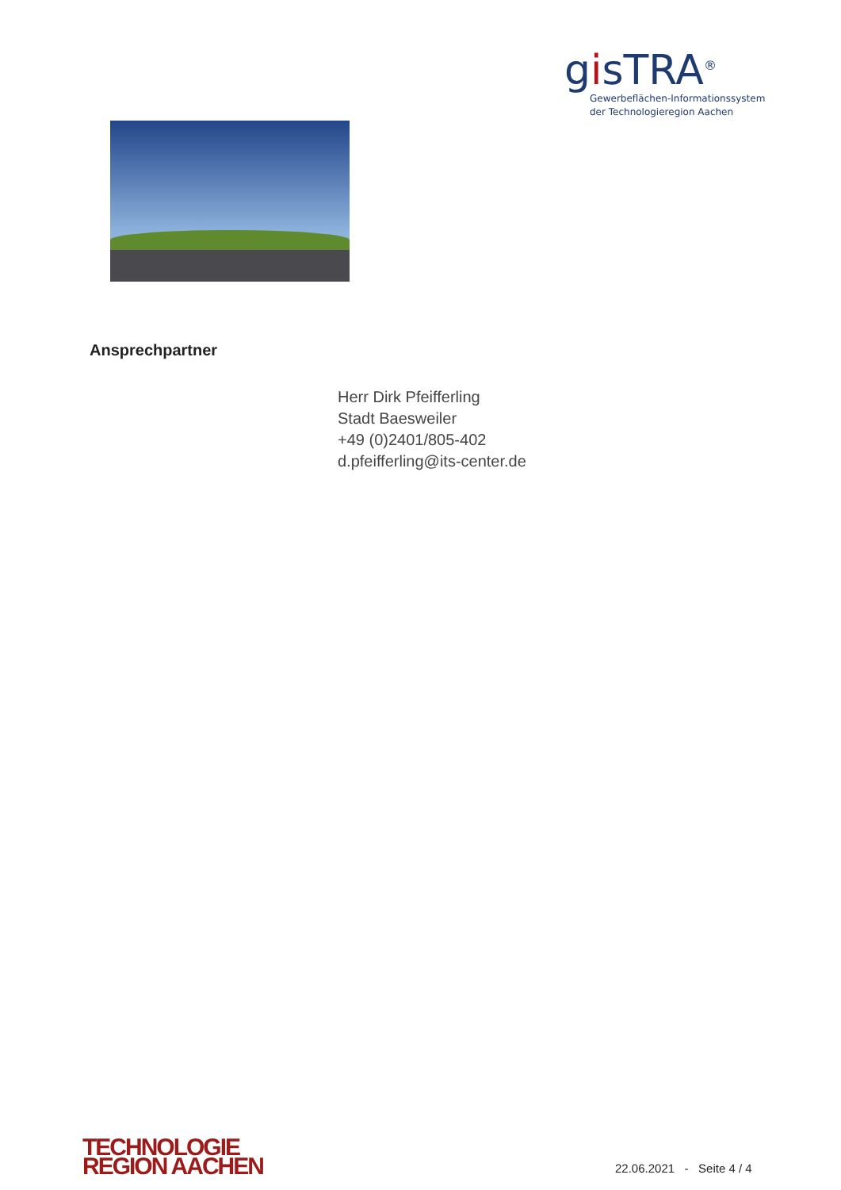gisTRA<sup>®</sup>
Gewerbeflächen-Informationssystem
der Technologieregion Aachen
Ansprechpartner
Herr Dirk Pfeifferling
Stadt Baesweiler
+49 (0)2401/805-402
d.pfeifferling@its-center.de
TECHNOLOGIE
REGION AACHEN
22.06.2021 - Seite 4 / 4